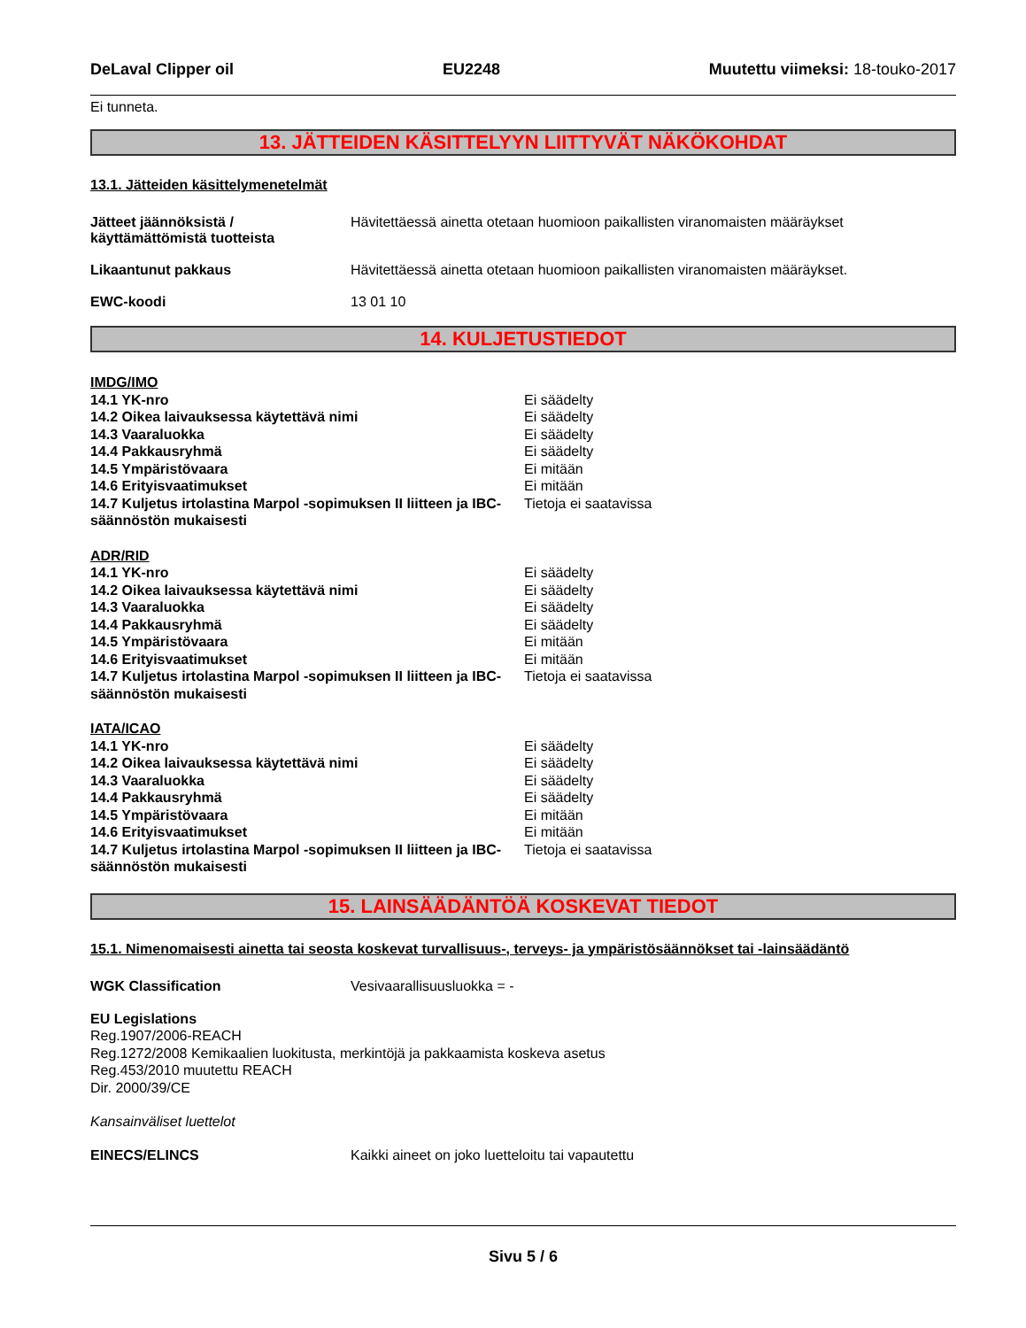DeLaval Clipper oil EU2248 Muutettu viimeksi: 18-touko-2017
Ei tunneta.
13. JÄTTEIDEN KÄSITTELYYN LIITTYVÄT NÄKÖKOHDAT
13.1. Jätteiden käsittelymenetelmät
Jätteet jäännöksistä /
käyttämättömistä tuotteista
Hävitettäessä ainetta otetaan huomioon paikallisten viranomaisten määräykset
Likaantunut pakkaus Hävitettäessä ainetta otetaan huomioon paikallisten viranomaisten määräykset.
EWC-koodi 13 01 10
14. KULJETUSTIEDOT
IMDG/IMO
14.1 YK-nro Ei säädelty
14.2 Oikea laivauksessa käytettävä nimi Ei säädelty
14.3 Vaaraluokka Ei säädelty
14.4 Pakkausryhmä Ei säädelty
14.5 Ympäristövaara Ei mitään
14.6 Erityisvaatimukset Ei mitään
14.7 Kuljetus irtolastina Marpol -sopimuksen II liitteen ja IBC-säännöstön mukaisesti
Tietoja ei saatavissa
ADR/RID
14.1 YK-nro Ei säädelty
14.2 Oikea laivauksessa käytettävä nimi Ei säädelty
14.3 Vaaraluokka Ei säädelty
14.4 Pakkausryhmä Ei säädelty
14.5 Ympäristövaara Ei mitään
14.6 Erityisvaatimukset Ei mitään
14.7 Kuljetus irtolastina Marpol -sopimuksen II liitteen ja IBC-säännöstön mukaisesti
Tietoja ei saatavissa
IATA/ICAO
14.1 YK-nro Ei säädelty
14.2 Oikea laivauksessa käytettävä nimi Ei säädelty
14.3 Vaaraluokka Ei säädelty
14.4 Pakkausryhmä Ei säädelty
14.5 Ympäristövaara Ei mitään
14.6 Erityisvaatimukset Ei mitään
14.7 Kuljetus irtolastina Marpol -sopimuksen II liitteen ja IBC-säännöstön mukaisesti
Tietoja ei saatavissa
15. LAINSÄÄDÄNTÖÄ KOSKEVAT TIEDOT
15.1. Nimenomaisesti ainetta tai seosta koskevat turvallisuus-, terveys- ja ympäristösäännökset tai -lainsäädäntö
WGK Classification Vesivaarallisuusluokka = -
EU Legislations
Reg.1907/2006-REACH
Reg.1272/2008 Kemikaalien luokitusta, merkintöjä ja pakkaamista koskeva asetus
Reg.453/2010 muutettu REACH
Dir. 2000/39/CE
Kansainväliset luettelot
EINECS/ELINCS Kaikki aineet on joko luetteloitu tai vapautettu
Sivu 5 / 6